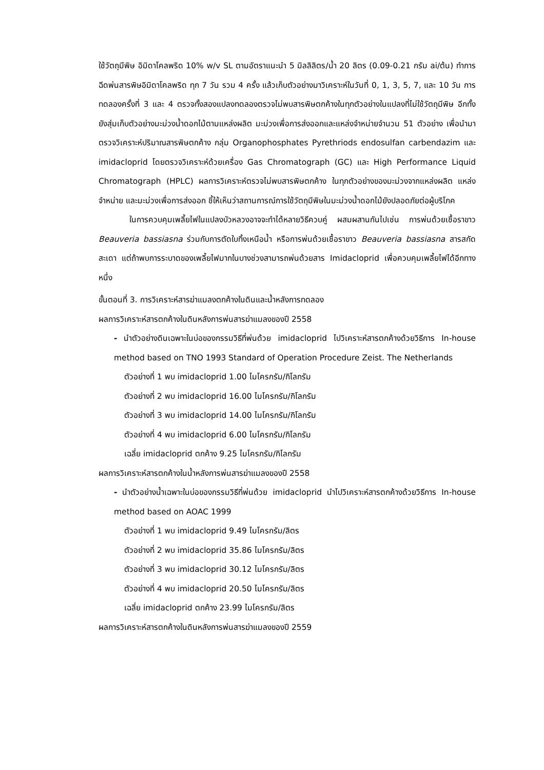ใช้วัตถุมีพิษ อิมิดาโคลพริด 10% w/v SL ตามอัตราแนะนำ 5 มิลลิลิตร/น้ำ 20 ลิตร (0.09-0.21 กรัม ai/ต้น) ทำการฉีดพ่นสารพิษอิมิดาโคลพริด ทุก 7 วัน รวม 4 ครั้ง แล้วเก็บตัวอย่างมาวิเคราะห์ในวันที่ 0, 1, 3, 5, 7, และ 10 วัน การทดลองครั้งที่ 3 และ 4 ตรวจทั้งสองแปลงทดลองตรวจไม่พบสารพิษตกค้างในทุกตัวอย่างในแปลงที่ไม่ใช้วัตถุมีพิษ อีกทั้งยังสุ่มเก็บตัวอย่างมะม่วงน้ำดอกไม้ตามแหล่งผลิต มะม่วงเพื่อการส่งออกและแหล่งจำหน่ายจำนวน 51 ตัวอย่าง เพื่อนำมาตรวจวิเคราะห์ปริมาณสารพิษตกค้าง กลุ่ม Organophosphates Pyrethriods endosulfan carbendazim และ imidacloprid โดยตรวจวิเคราะห์ด้วยเครื่อง Gas Chromatograph (GC) และ High Performance Liquid Chromatograph (HPLC) ผลการวิเคราะห์ตรวจไม่พบสารพิษตกค้าง ในทุกตัวอย่างของมะม่วงจากแหล่งผลิต แหล่งจำหน่าย และมะม่วงเพื่อการส่งออก ชี้ให้เห็นว่าสถานการณ์การใช้วัตถุมีพิษในมะม่วงน้ำดอกไม้ยังปลอดภัยต่อผู้บริโภค
ในการควบคุมเพลี้ยไฟในแปลงบัวหลวงอาจจะทำได้หลายวิธีควบคู่ ผสมผสานกันไปเช่น การพ่นด้วยเชื้อราขาว Beauveria bassiasna ร่วมกับการตัดใบทิ้งเหนือน้ำ หรือการพ่นด้วยเชื้อราขาว Beauveria bassiasna สารสกัดสะเดา แต่ถ้าพบการระบาดของเพลี้ยไฟมากในบางช่วงสามารถพ่นด้วยสาร Imidacloprid เพื่อควบคุมเพลี้ยไฟได้อีกทางหนึ่ง
ขั้นตอนที่ 3. การวิเคราะห์สารฆ่าแมลงตกค้างในดินและน้ำหลังการทดลอง
ผลการวิเคราะห์สารตกค้างในดินหลังการพ่นสารฆ่าแมลงของปี 2558
- นำตัวอย่างดินเฉพาะในบ่อของกรรมวิธีที่พ่นด้วย imidacloprid ไปวิเคราะห์สารตกค้างด้วยวิธีการ In-house method based on TNO 1993 Standard of Operation Procedure Zeist. The Netherlands
ตัวอย่างที่ 1 พบ imidacloprid 1.00 ไมโครกรัม/กิโลกรัม
ตัวอย่างที่ 2 พบ imidacloprid 16.00 ไมโครกรัม/กิโลกรัม
ตัวอย่างที่ 3 พบ imidacloprid 14.00 ไมโครกรัม/กิโลกรัม
ตัวอย่างที่ 4 พบ imidacloprid 6.00 ไมโครกรัม/กิโลกรัม
เฉลี่ย imidacloprid ตกค้าง 9.25 ไมโครกรัม/กิโลกรัม
ผลการวิเคราะห์สารตกค้างในน้ำหลังการพ่นสารฆ่าแมลงของปี 2558
- นำตัวอย่างน้ำเฉพาะในบ่อของกรรมวิธีที่พ่นด้วย imidacloprid นำไปวิเคราะห์สารตกค้างด้วยวิธีการ In-house method based on AOAC 1999
ตัวอย่างที่ 1 พบ imidacloprid 9.49 ไมโครกรัม/ลิตร
ตัวอย่างที่ 2 พบ imidacloprid 35.86 ไมโครกรัม/ลิตร
ตัวอย่างที่ 3 พบ imidacloprid 30.12 ไมโครกรัม/ลิตร
ตัวอย่างที่ 4 พบ imidacloprid 20.50 ไมโครกรัม/ลิตร
เฉลี่ย imidacloprid ตกค้าง 23.99 ไมโครกรัม/ลิตร
ผลการวิเคราะห์สารตกค้างในดินหลังการพ่นสารฆ่าแมลงของปี 2559